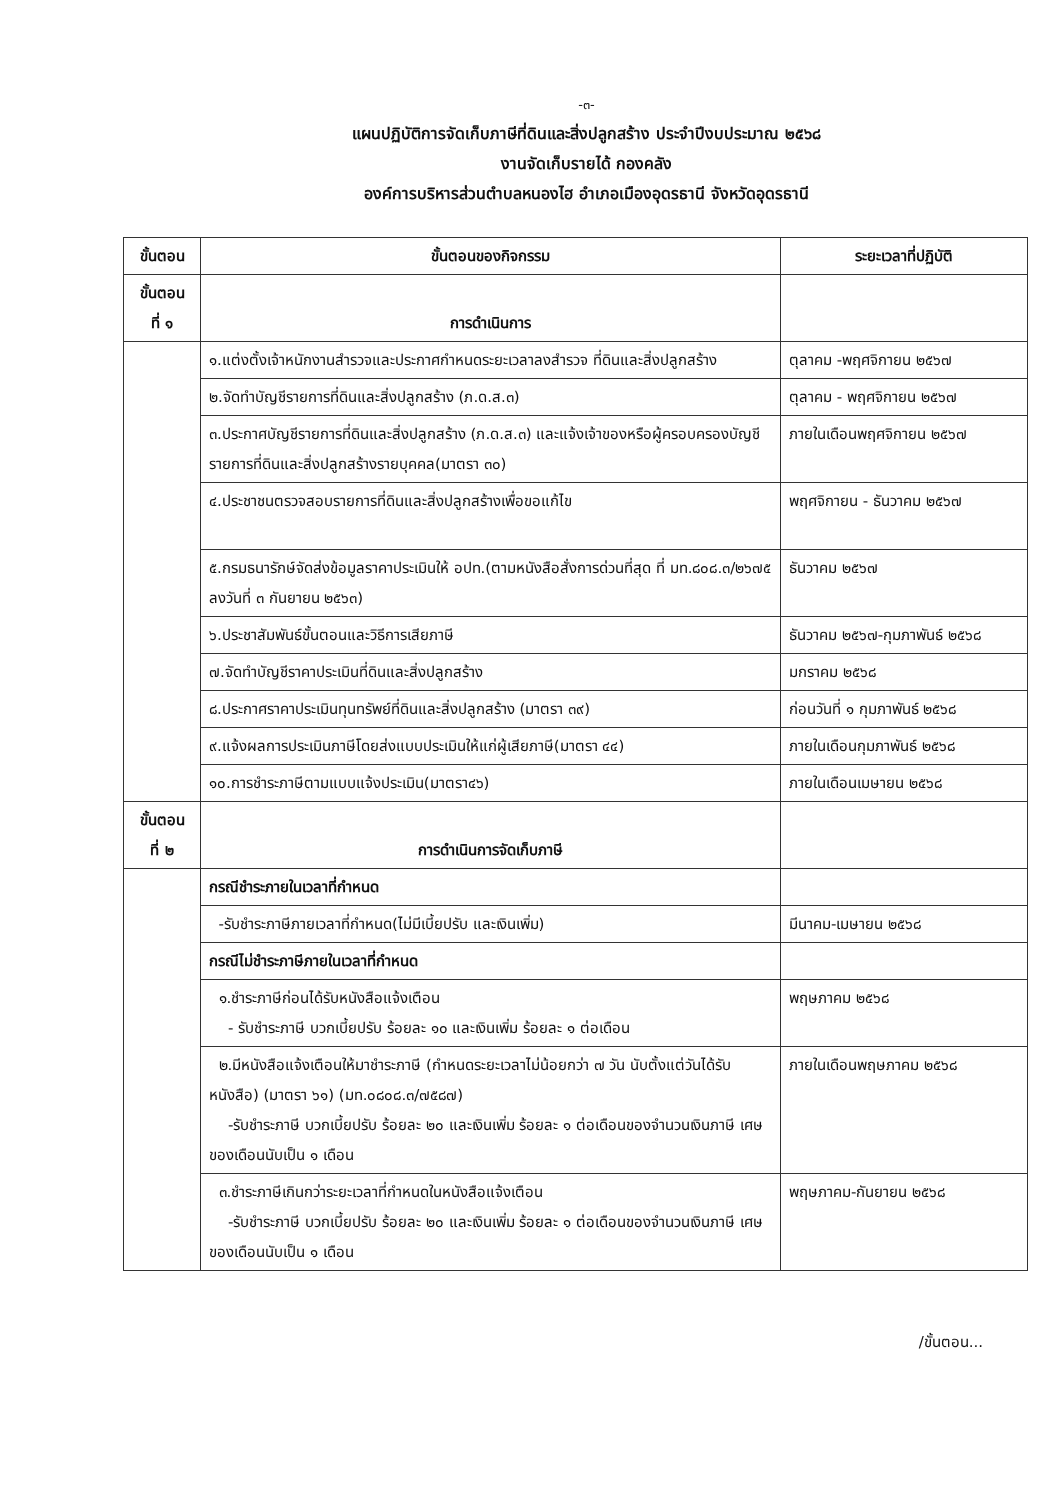-๓-
แผนปฏิบัติการจัดเก็บภาษีที่ดินและสิ่งปลูกสร้าง ประจำปีงบประมาณ ๒๕๖๘
งานจัดเก็บรายได้ กองคลัง
องค์การบริหารส่วนตำบลหนองไฮ อำเภอเมืองอุดรธานี จังหวัดอุดรธานี
| ขั้นตอน | ขั้นตอนของกิจกรรม | ระยะเวลาที่ปฏิบัติ |
| --- | --- | --- |
| ขั้นตอน ที่ ๑ | การดำเนินการ | |
| | ๑.แต่งตั้งเจ้าหนักงานสำรวจและประกาศกำหนดระยะเวลาลงสำรวจ ที่ดินและสิ่งปลูกสร้าง | ตุลาคม -พฤศจิกายน ๒๕๖๗ |
| | ๒.จัดทำบัญชีรายการที่ดินและสิ่งปลูกสร้าง (ภ.ด.ส.๓) | ตุลาคม - พฤศจิกายน ๒๕๖๗ |
| | ๓.ประกาศบัญชีรายการที่ดินและสิ่งปลูกสร้าง (ภ.ด.ส.๓) และแจ้งเจ้าของหรือผู้ครอบครองบัญชีรายการที่ดินและสิ่งปลูกสร้างรายบุคคล(มาตรา ๓๐) | ภายในเดือนพฤศจิกายน ๒๕๖๗ |
| | ๔.ประชาชนตรวจสอบรายการที่ดินและสิ่งปลูกสร้างเพื่อขอแก้ไข | พฤศจิกายน - ธันวาคม ๒๕๖๗ |
| | ๕.กรมธนารักษ์จัดส่งข้อมูลราคาประเมินให้ อปท.(ตามหนังสือสั่งการด่วนที่สุด ที่ มท.๘๐๘.๓/๒๖๗๕ ลงวันที่ ๓ กันยายน ๒๕๖๓) | ธันวาคม ๒๕๖๗ |
| | ๖.ประชาสัมพันธ์ขั้นตอนและวิธีการเสียภาษี | ธันวาคม ๒๕๖๗-กุมภาพันธ์ ๒๕๖๘ |
| | ๗.จัดทำบัญชีราคาประเมินที่ดินและสิ่งปลูกสร้าง | มกราคม ๒๕๖๘ |
| | ๘.ประกาศราคาประเมินทุนทรัพย์ที่ดินและสิ่งปลูกสร้าง (มาตรา ๓๙) | ก่อนวันที่ ๑ กุมภาพันธ์ ๒๕๖๘ |
| | ๙.แจ้งผลการประเมินภาษีโดยส่งแบบประเมินให้แก่ผู้เสียภาษี(มาตรา ๔๔) | ภายในเดือนกุมภาพันธ์ ๒๕๖๘ |
| | ๑๐.การชำระภาษีตามแบบแจ้งประเมิน(มาตรา๔๖) | ภายในเดือนเมษายน ๒๕๖๘ |
| ขั้นตอน ที่ ๒ | การดำเนินการจัดเก็บภาษี | |
| | กรณีชำระภายในเวลาที่กำหนด | |
| | -รับชำระภาษีภายเวลาที่กำหนด(ไม่มีเบี้ยปรับ และเงินเพิ่ม) | มีนาคม-เมษายน ๒๕๖๘ |
| | กรณีไม่ชำระภาษีภายในเวลาที่กำหนด | |
| | ๑.ชำระภาษีก่อนได้รับหนังสือแจ้งเตือน - รับชำระภาษี บวกเบี้ยปรับ ร้อยละ ๑๐ และเงินเพิ่ม ร้อยละ ๑ ต่อเดือน | พฤษภาคม ๒๕๖๘ |
| | ๒.มีหนังสือแจ้งเตือนให้มาชำระภาษี (กำหนดระยะเวลาไม่น้อยกว่า ๗ วัน นับตั้งแต่วันได้รับหนังสือ) (มาตรา ๖๑) (มท.๐๘๐๘.๓/๗๕๘๗) -รับชำระภาษี บวกเบี้ยปรับ ร้อยละ ๒๐ และเงินเพิ่ม ร้อยละ ๑ ต่อเดือนของจำนวนเงินภาษี เศษของเดือนนับเป็น ๑ เดือน | ภายในเดือนพฤษภาคม ๒๕๖๘ |
| | ๓.ชำระภาษีเกินกว่าระยะเวลาที่กำหนดในหนังสือแจ้งเตือน -รับชำระภาษี บวกเบี้ยปรับ ร้อยละ ๒๐ และเงินเพิ่ม ร้อยละ ๑ ต่อเดือนของจำนวนเงินภาษี เศษของเดือนนับเป็น ๑ เดือน | พฤษภาคม-กันยายน ๒๕๖๘ |
/ขั้นตอน...